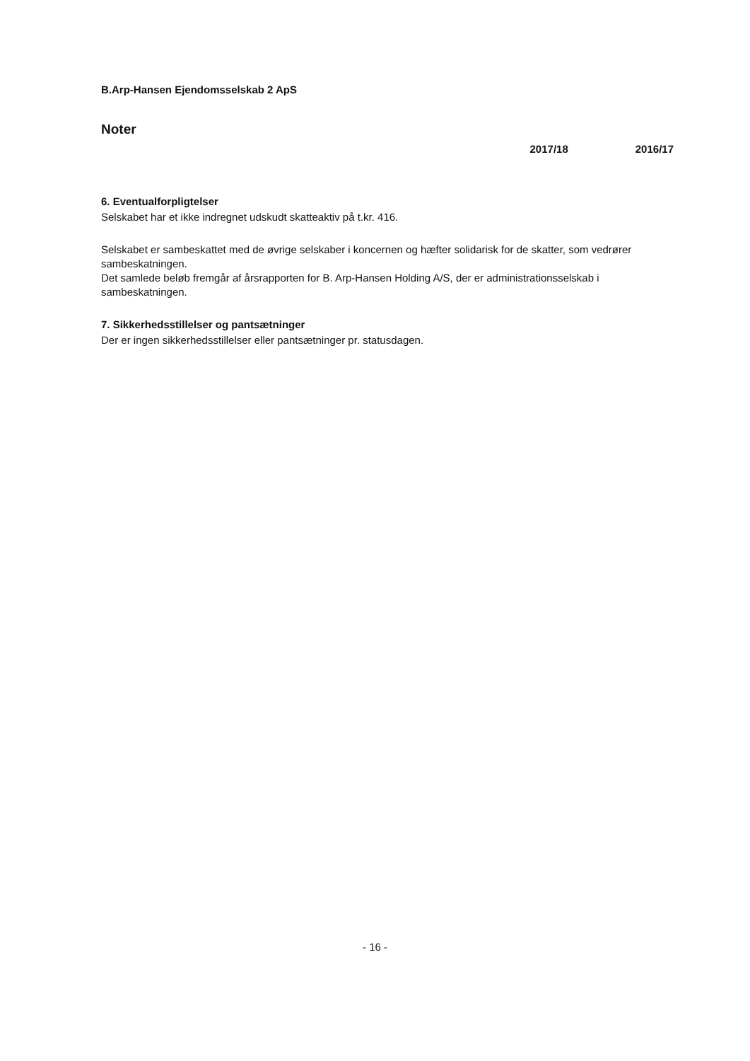B.Arp-Hansen Ejendomsselskab 2 ApS
Noter
2017/18 2016/17
6. Eventualforpligtelser
Selskabet har et ikke indregnet udskudt skatteaktiv på t.kr. 416.
Selskabet er sambeskattet med de øvrige selskaber i koncernen og hæfter solidarisk for de skatter, som vedrører sambeskatningen.
Det samlede beløb fremgår af årsrapporten for B. Arp-Hansen Holding A/S, der er administrationsselskab i sambeskatningen.
7. Sikkerhedsstillelser og pantsætninger
Der er ingen sikkerhedsstillelser eller pantsætninger pr. statusdagen.
- 16 -